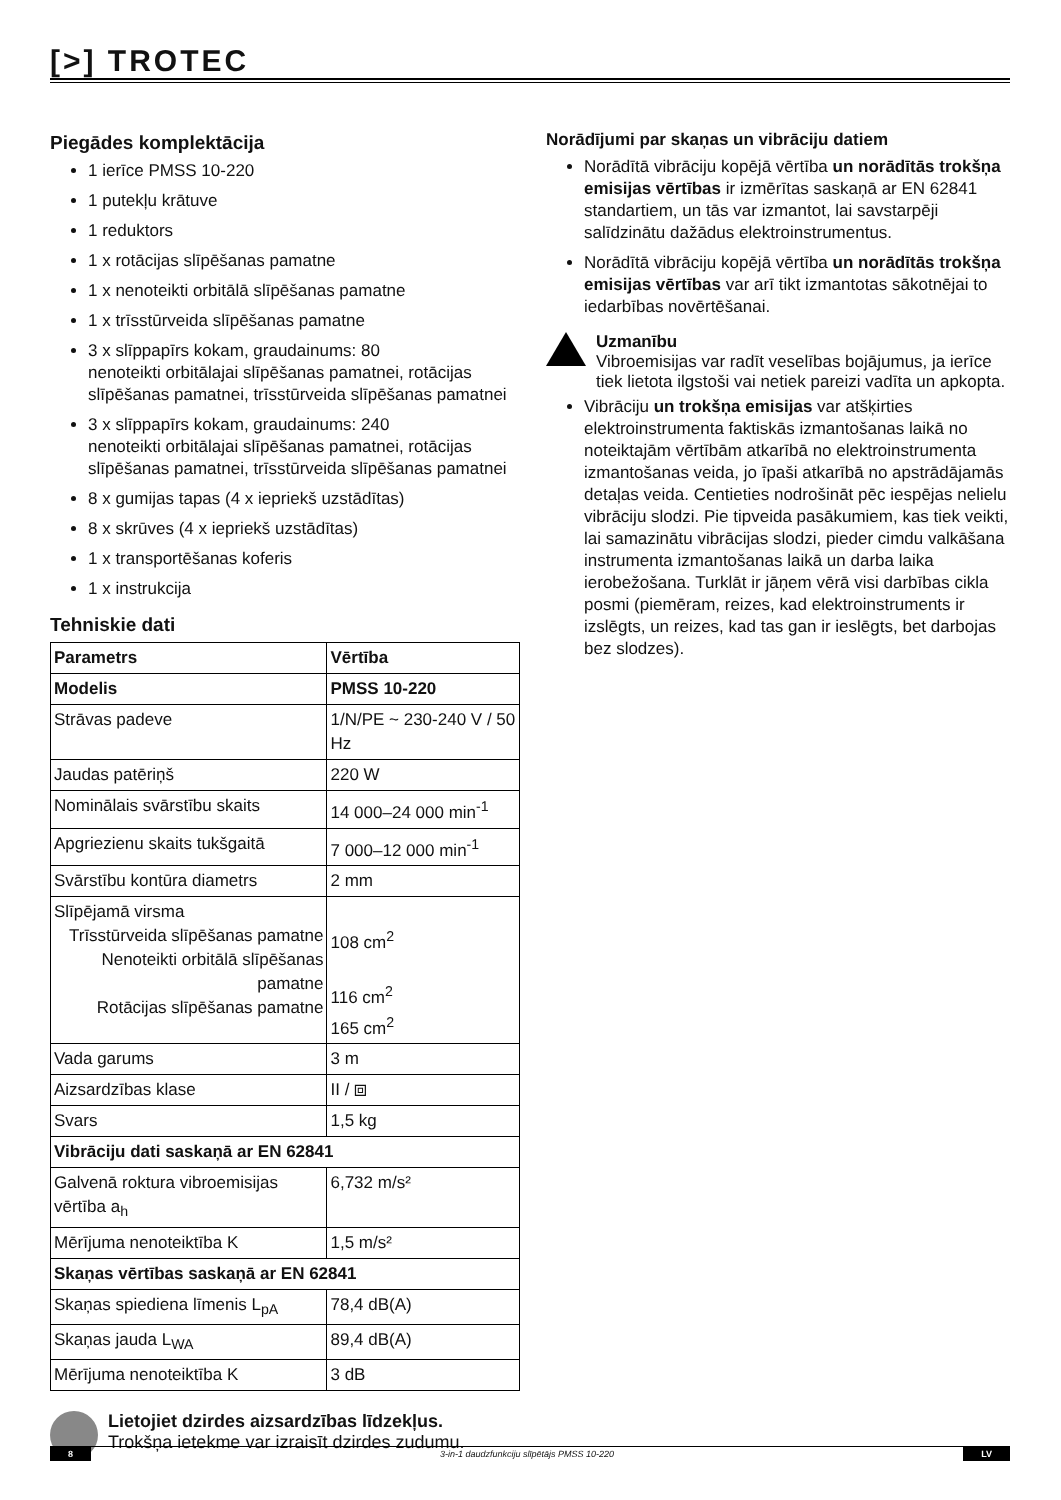[>] TROTEC
Piegādes komplektācija
1 ierīce PMSS 10-220
1 putekļu krātuve
1 reduktors
1 x rotācijas slīpēšanas pamatne
1 x nenoteikti orbitālā slīpēšanas pamatne
1 x trīsstūrveida slīpēšanas pamatne
3 x slīppapīrs kokam, graudainums: 80
nenoteikti orbitālajai slīpēšanas pamatnei, rotācijas slīpēšanas pamatnei, trīsstūrveida slīpēšanas pamatnei
3 x slīppapīrs kokam, graudainums: 240
nenoteikti orbitālajai slīpēšanas pamatnei, rotācijas slīpēšanas pamatnei, trīsstūrveida slīpēšanas pamatnei
8 x gumijas tapas (4 x iepriekš uzstādītas)
8 x skrūves (4 x iepriekš uzstādītas)
1 x transportēšanas koferis
1 x instrukcija
Tehniskie dati
| Parametrs | Vērtība |
| --- | --- |
| Modelis | PMSS 10-220 |
| Strāvas padeve | 1/N/PE ~ 230-240 V / 50 Hz |
| Jaudas patēriņš | 220 W |
| Nominālais svārstību skaits | 14 000–24 000 min<sup>-1</sup> |
| Apgriezienu skaits tukšgaitā | 7 000–12 000 min<sup>-1</sup> |
| Svārstību kontūra diametrs | 2 mm |
| Slīpējamā virsma Trīsstūrveida slīpēšanas pamatne Nenoteikti orbitālā slīpēšanas pamatne Rotācijas slīpēšanas pamatne | 108 cm<sup>2</sup> 116 cm<sup>2</sup> 165 cm<sup>2</sup> |
| Vada garums | 3 m |
| Aizsardzības klase | II / ⧈ |
| Svars | 1,5 kg |
| Vibrāciju dati saskaņā ar EN 62841 | |
| Galvenā roktura vibroemisijas vērtība a<sub>h</sub> | 6,732 m/s² |
| Mērījuma nenoteiktība K | 1,5 m/s² |
| Skaņas vērtības saskaņā ar EN 62841 | |
| Skaņas spiediena līmenis L<sub>pA</sub> | 78,4 dB(A) |
| Skaņas jauda L<sub>WA</sub> | 89,4 dB(A) |
| Mērījuma nenoteiktība K | 3 dB |
Lietojiet dzirdes aizsardzības līdzekļus.
Trokšņa ietekme var izraisīt dzirdes zudumu.
Norādījumi par skaņas un vibrāciju datiem
Norādītā vibrāciju kopējā vērtība un norādītās trokšņa emisijas vērtības ir izmērītas saskaņā ar EN 62841 standartiem, un tās var izmantot, lai savstarpēji salīdzinātu dažādus elektroinstrumentus.
Norādītā vibrāciju kopējā vērtība un norādītās trokšņa emisijas vērtības var arī tikt izmantotas sākotnējai to iedarbības novērtēšanai.
Uzmanību
Vibroemisijas var radīt veselības bojājumus, ja ierīce tiek lietota ilgstoši vai netiek pareizi vadīta un apkopta.
Vibrāciju un trokšņa emisijas var atšķirties elektroinstrumenta faktiskās izmantošanas laikā no noteiktajām vērtībām atkarībā no elektroinstrumenta izmantošanas veida, jo īpaši atkarībā no apstrādājamās detaļas veida. Centieties nodrošināt pēc iespējas nelielu vibrāciju slodzi. Pie tipveida pasākumiem, kas tiek veikti, lai samazinātu vibrācijas slodzi, pieder cimdu valkāšana instrumenta izmantošanas laikā un darba laika ierobežošana. Turklāt ir jāņem vērā visi darbības cikla posmi (piemēram, reizes, kad elektroinstruments ir izslēgts, un reizes, kad tas gan ir ieslēgts, bet darbojas bez slodzes).
8 3-in-1 daudzfunkciju slīpētājs PMSS 10-220 LV